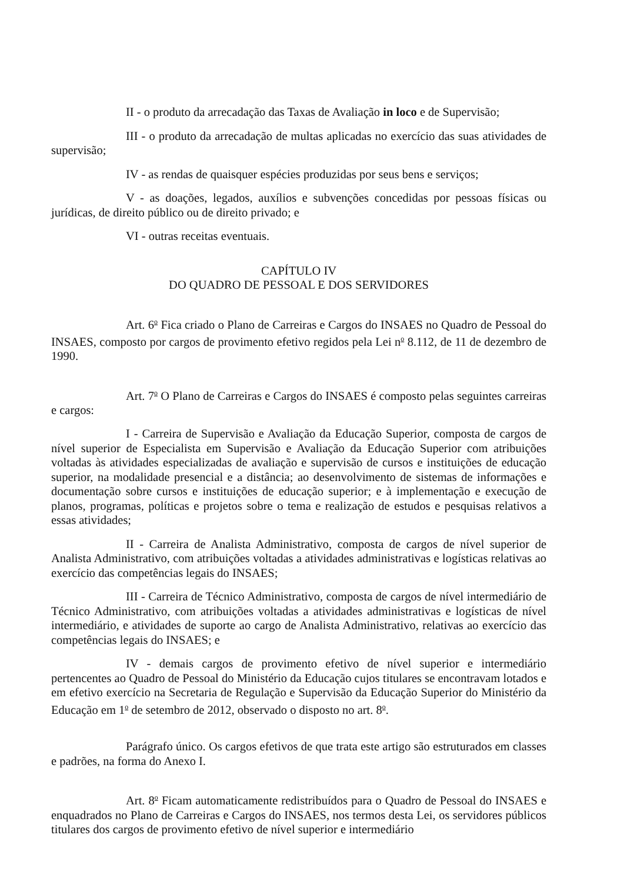II - o produto da arrecadação das Taxas de Avaliação in loco e de Supervisão;
III - o produto da arrecadação de multas aplicadas no exercício das suas atividades de supervisão;
IV - as rendas de quaisquer espécies produzidas por seus bens e serviços;
V - as doações, legados, auxílios e subvenções concedidas por pessoas físicas ou jurídicas, de direito público ou de direito privado; e
VI - outras receitas eventuais.
CAPÍTULO IV
DO QUADRO DE PESSOAL E DOS SERVIDORES
Art. 6<sup>o</sup> Fica criado o Plano de Carreiras e Cargos do INSAES no Quadro de Pessoal do INSAES, composto por cargos de provimento efetivo regidos pela Lei n<sup>o</sup> 8.112, de 11 de dezembro de 1990.
Art. 7<sup>o</sup> O Plano de Carreiras e Cargos do INSAES é composto pelas seguintes carreiras e cargos:
I - Carreira de Supervisão e Avaliação da Educação Superior, composta de cargos de nível superior de Especialista em Supervisão e Avaliação da Educação Superior com atribuições voltadas às atividades especializadas de avaliação e supervisão de cursos e instituições de educação superior, na modalidade presencial e a distância; ao desenvolvimento de sistemas de informações e documentação sobre cursos e instituições de educação superior; e à implementação e execução de planos, programas, políticas e projetos sobre o tema e realização de estudos e pesquisas relativos a essas atividades;
II - Carreira de Analista Administrativo, composta de cargos de nível superior de Analista Administrativo, com atribuições voltadas a atividades administrativas e logísticas relativas ao exercício das competências legais do INSAES;
III - Carreira de Técnico Administrativo, composta de cargos de nível intermediário de Técnico Administrativo, com atribuições voltadas a atividades administrativas e logísticas de nível intermediário, e atividades de suporte ao cargo de Analista Administrativo, relativas ao exercício das competências legais do INSAES; e
IV - demais cargos de provimento efetivo de nível superior e intermediário pertencentes ao Quadro de Pessoal do Ministério da Educação cujos titulares se encontravam lotados e em efetivo exercício na Secretaria de Regulação e Supervisão da Educação Superior do Ministério da Educação em 1<sup>o</sup> de setembro de 2012, observado o disposto no art. 8<sup>o</sup>.
Parágrafo único. Os cargos efetivos de que trata este artigo são estruturados em classes e padrões, na forma do Anexo I.
Art. 8<sup>o</sup> Ficam automaticamente redistribuídos para o Quadro de Pessoal do INSAES e enquadrados no Plano de Carreiras e Cargos do INSAES, nos termos desta Lei, os servidores públicos titulares dos cargos de provimento efetivo de nível superior e intermediário